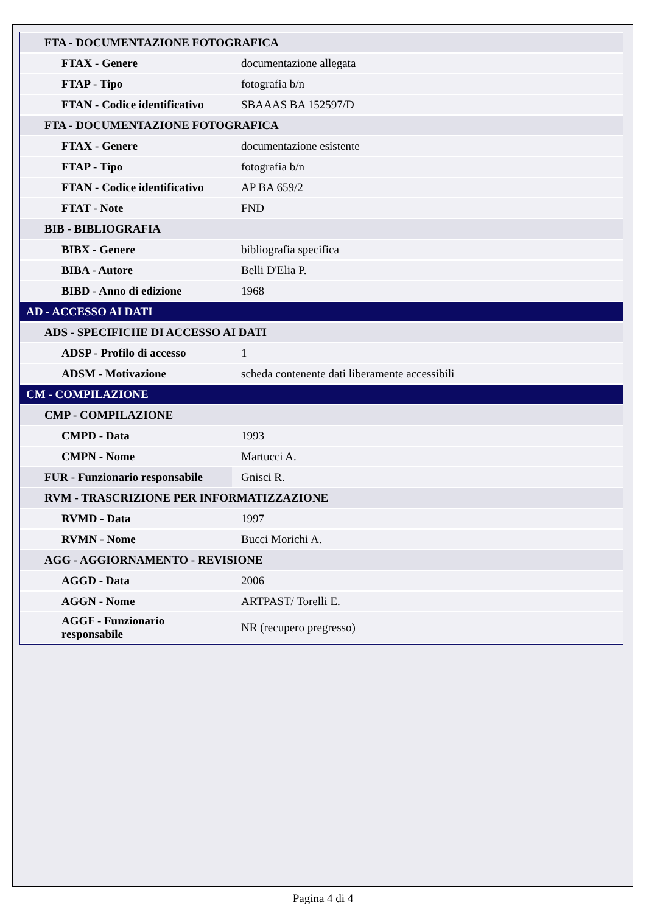| FTA - DOCUMENTAZIONE FOTOGRAFICA | |
| FTAX - Genere | documentazione allegata |
| FTAP - Tipo | fotografia b/n |
| FTAN - Codice identificativo | SBAAAS BA 152597/D |
| FTA - DOCUMENTAZIONE FOTOGRAFICA | |
| FTAX - Genere | documentazione esistente |
| FTAP - Tipo | fotografia b/n |
| FTAN - Codice identificativo | AP BA 659/2 |
| FTAT - Note | FND |
| BIB - BIBLIOGRAFIA | |
| BIBX - Genere | bibliografia specifica |
| BIBA - Autore | Belli D'Elia P. |
| BIBD - Anno di edizione | 1968 |
| AD - ACCESSO AI DATI | |
| ADS - SPECIFICHE DI ACCESSO AI DATI | |
| ADSP - Profilo di accesso | 1 |
| ADSM - Motivazione | scheda contenente dati liberamente accessibili |
| CM - COMPILAZIONE | |
| CMP - COMPILAZIONE | |
| CMPD - Data | 1993 |
| CMPN - Nome | Martucci A. |
| FUR - Funzionario responsabile | Gnisci R. |
| RVM - TRASCRIZIONE PER INFORMATIZZAZIONE | |
| RVMD - Data | 1997 |
| RVMN - Nome | Bucci Morichi A. |
| AGG - AGGIORNAMENTO - REVISIONE | |
| AGGD - Data | 2006 |
| AGGN - Nome | ARTPAST/ Torelli E. |
| AGGF - Funzionario responsabile | NR (recupero pregresso) |
Pagina 4 di 4